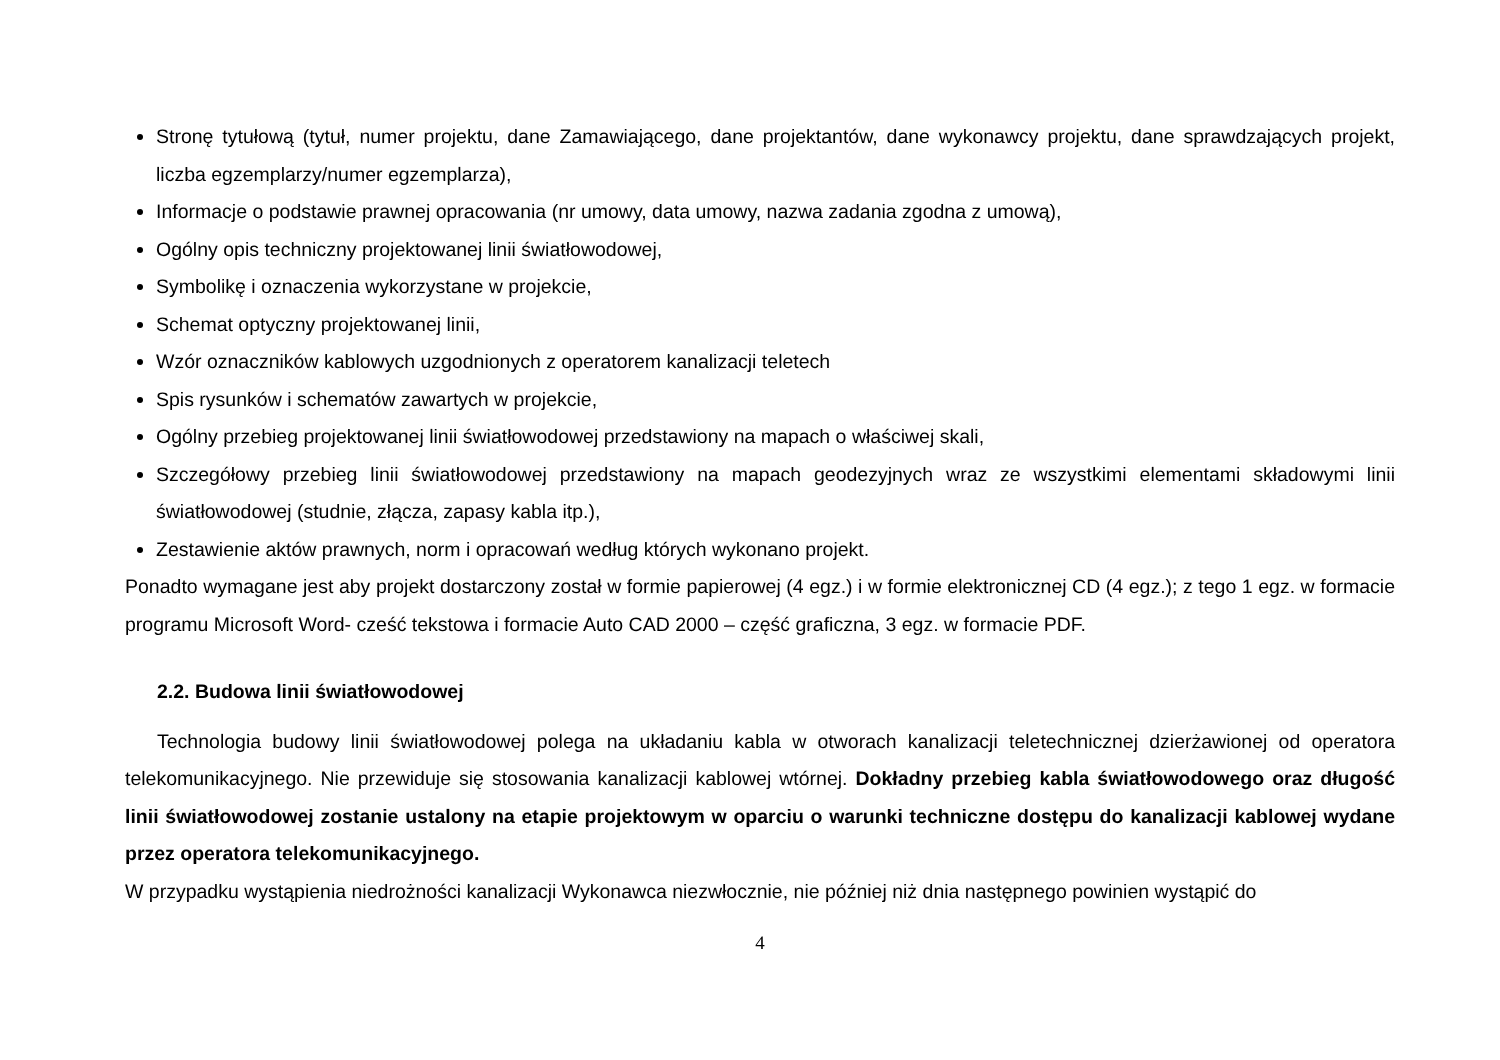Stronę tytułową (tytuł, numer projektu, dane Zamawiającego, dane projektantów, dane wykonawcy projektu, dane sprawdzających projekt, liczba egzemplarzy/numer egzemplarza),
Informacje o podstawie prawnej opracowania (nr umowy, data umowy, nazwa zadania zgodna z umową),
Ogólny opis techniczny projektowanej linii światłowodowej,
Symbolikę i oznaczenia wykorzystane w projekcie,
Schemat optyczny projektowanej linii,
Wzór oznaczników kablowych uzgodnionych z operatorem kanalizacji teletech
Spis rysunków i schematów zawartych w projekcie,
Ogólny przebieg projektowanej linii światłowodowej przedstawiony na mapach o właściwej skali,
Szczegółowy przebieg linii światłowodowej przedstawiony na mapach geodezyjnych wraz ze wszystkimi elementami składowymi linii światłowodowej (studnie, złącza, zapasy kabla itp.),
Zestawienie aktów prawnych, norm i opracowań według których wykonano projekt.
Ponadto wymagane jest aby projekt dostarczony został w formie papierowej (4 egz.) i w formie elektronicznej CD (4 egz.); z tego 1 egz. w formacie programu Microsoft Word- cześć tekstowa i formacie Auto CAD 2000 – część graficzna, 3 egz. w formacie PDF.
2.2. Budowa linii światłowodowej
Technologia budowy linii światłowodowej polega na układaniu kabla w otworach kanalizacji teletechnicznej dzierżawionej od operatora telekomunikacyjnego. Nie przewiduje się stosowania kanalizacji kablowej wtórnej. Dokładny przebieg kabla światłowodowego oraz długość linii światłowodowej zostanie ustalony na etapie projektowym w oparciu o warunki techniczne dostępu do kanalizacji kablowej wydane przez operatora telekomunikacyjnego.
W przypadku wystąpienia niedrożności kanalizacji Wykonawca niezwłocznie, nie później niż dnia następnego powinien wystąpić do
4